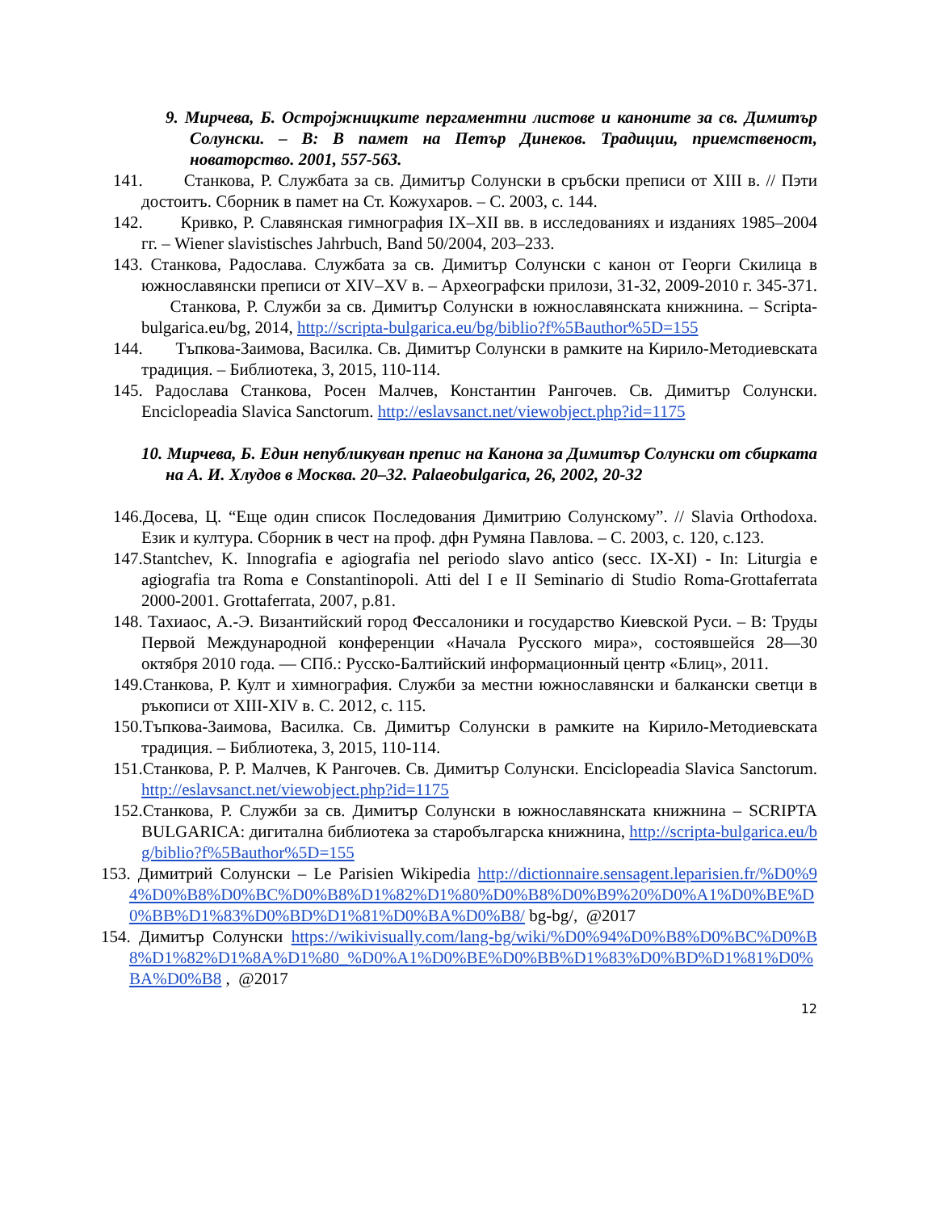9. Мирчева, Б. Остројжницките пергаментни листове и каноните за св. Димитър Солунски. – В: В памет на Петър Динеков. Традиции, приемственост, новаторство. 2001, 557-563.
141. Станкова, Р. Службата за св. Димитър Солунски в сръбски преписи от XIII в. // Пэти достоитъ. Сборник в памет на Ст. Кожухаров. – С. 2003, с. 144.
142. Кривко, Р. Славянская гимнография IX–XII вв. в исследованиях и изданиях 1985–2004 гг. – Wiener slavistisches Jahrbuch, Band 50/2004, 203–233.
143. Станкова, Радослава. Службата за св. Димитър Солунски с канон от Георги Скилица в южнославянски преписи от XIV–XV в. – Археографски прилози, 31-32, 2009-2010 г. 345-371. Станкова, Р. Служби за св. Димитър Солунски в южнославянската книжнина. – Scripta-bulgarica.eu/bg, 2014, http://scripta-bulgarica.eu/bg/biblio?f%5Bauthor%5D=155
144. Тъпкова-Заимова, Василка. Св. Димитър Солунски в рамките на Кирило-Методиевската традиция. – Библиотека, 3, 2015, 110-114.
145. Радослава Станкова, Росен Малчев, Константин Рангочев. Св. Димитър Солунски. Enciclopeadia Slavica Sanctorum. http://eslavsanct.net/viewobject.php?id=1175
10. Мирчева, Б. Един непубликуван препис на Канона за Димитър Солунски от сбирката на А. И. Хлудов в Москва. 20–32. Palaeobulgarica, 26, 2002, 20-32
146.Досева, Ц. “Еще один список Последования Димитрию Солунскому”. // Slavia Orthodoxa. Език и култура. Сборник в чест на проф. дфн Румяна Павлова. – С. 2003, с. 120, с.123.
147.Stantchev, K. Innografia e agiografia nel periodo slavo antico (secc. IX-XI) - In: Liturgia e agiografia tra Roma e Constantinopoli. Atti del I e II Seminario di Studio Roma-Grottaferrata 2000-2001. Grottaferrata, 2007, p.81.
148. Тахиаос, А.-Э. Византийский город Фессалоники и государство Киевской Руси. – В: Труды Первой Международной конференции «Начала Русского мира», состоявшейся 28—30 октября 2010 года. — СПб.: Русско-Балтийский информационный центр «Блиц», 2011.
149.Станкова, Р. Култ и химнография. Служби за местни южнославянски и балкански светци в ръкописи от XIII-XIV в. С. 2012, с. 115.
150.Тъпкова-Заимова, Василка. Св. Димитър Солунски в рамките на Кирило-Методиевската традиция. – Библиотека, 3, 2015, 110-114.
151.Станкова, Р. Р. Малчев, К Рангочев. Св. Димитър Солунски. Enciclopeadia Slavica Sanctorum. http://eslavsanct.net/viewobject.php?id=1175
152.Станкова, Р. Служби за св. Димитър Солунски в южнославянската книжнина – SCRIPTA BULGARICA: дигитална библиотека за старобългарска книжнина, http://scripta-bulgarica.eu/bg/biblio?f%5Bauthor%5D=155
153. Димитрий Солунски – Le Parisien Wikipedia http://dictionnaire.sensagent.leparisien.fr/%D0%94%D0%B8%D0%BC%D0%B8%D1%82%D1%80%D0%B8%D0%B9%20%D0%A1%D0%BE%D0%BB%D1%83%D0%BD%D1%81%D0%BA%D0%B8/ bg-bg/, @2017
154. Димитър Солунски https://wikivisually.com/lang-bg/wiki/%D0%94%D0%B8%D0%BC%D0%B8%D1%82%D1%8A%D1%80_%D0%A1%D0%BE%D0%BB%D1%83%D0%BD%D1%81%D0%BA%D0%B8 , @2017
12